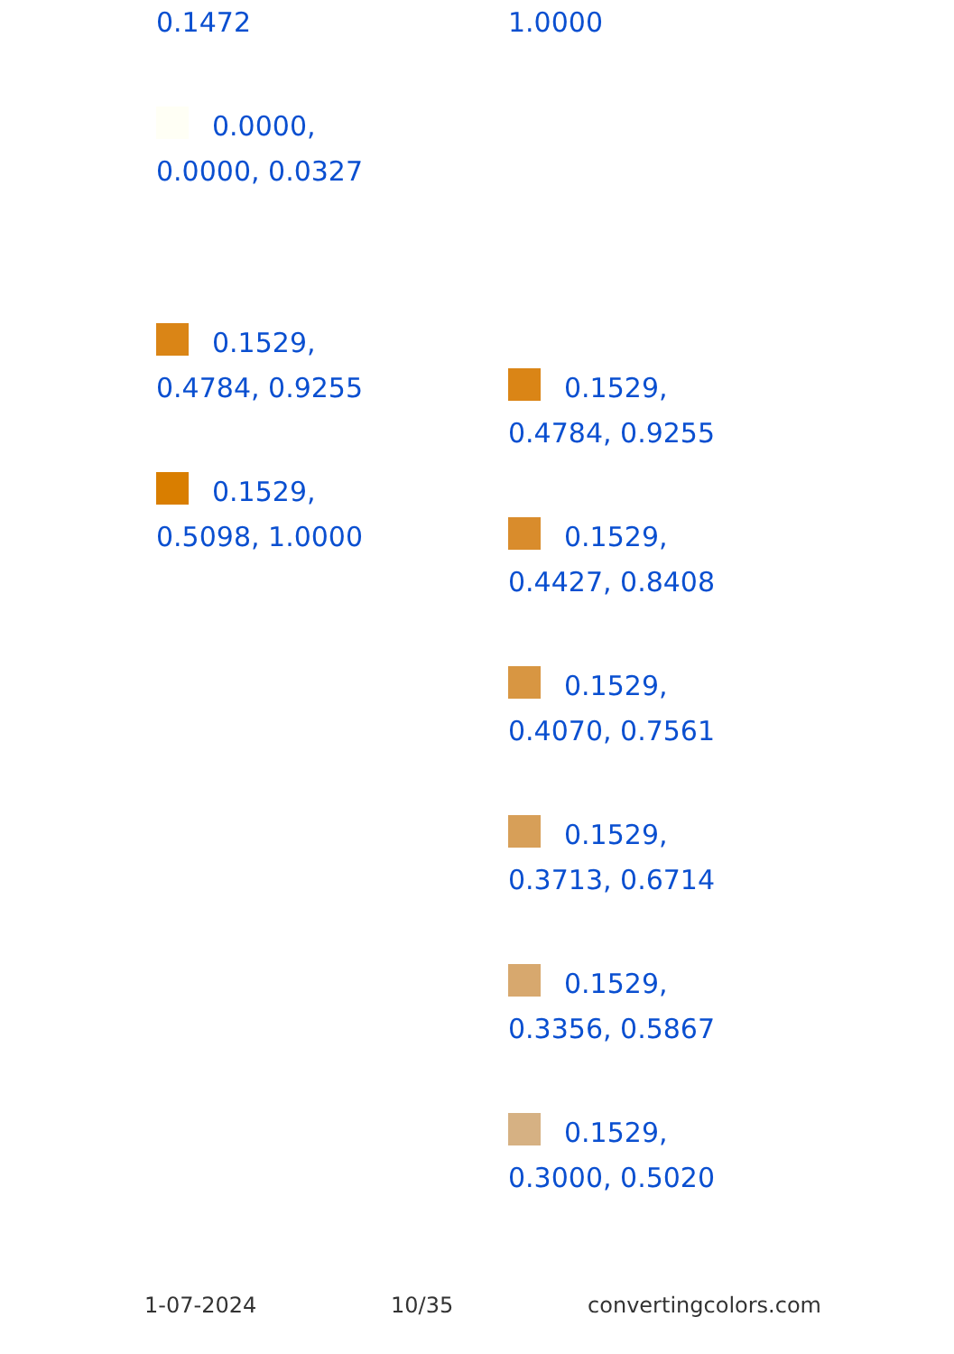0.1472
0.0000, 0.0000, 0.0327
0.1529, 0.4784, 0.9255
0.1529, 0.5098, 1.0000
1.0000
0.1529, 0.4784, 0.9255
0.1529, 0.4427, 0.8408
0.1529, 0.4070, 0.7561
0.1529, 0.3713, 0.6714
0.1529, 0.3356, 0.5867
0.1529, 0.3000, 0.5020
1-07-2024 10/35 convertingcolors.com